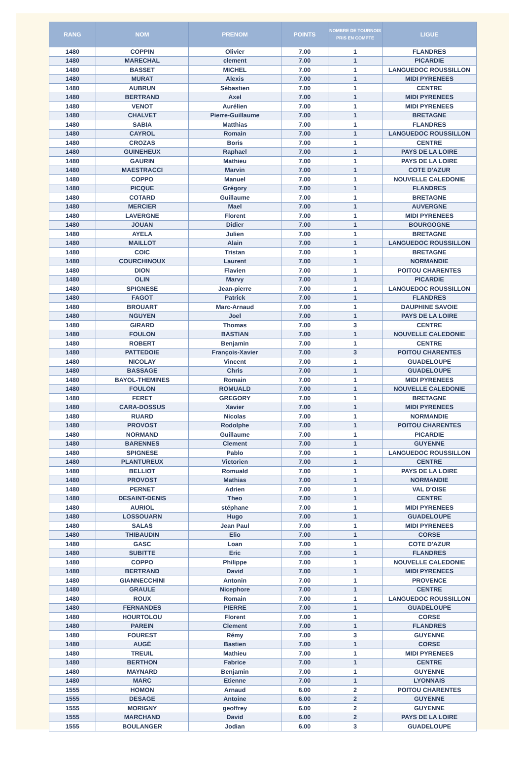| RANG | NOM | PRENOM | POINTS | NOMBRE DE TOURNOIS PRIS EN COMPTE | LIGUE |
| --- | --- | --- | --- | --- | --- |
| 1480 | COPPIN | Olivier | 7.00 | 1 | FLANDRES |
| 1480 | MARECHAL | clement | 7.00 | 1 | PICARDIE |
| 1480 | BASSET | MICHEL | 7.00 | 1 | LANGUEDOC ROUSSILLON |
| 1480 | MURAT | Alexis | 7.00 | 1 | MIDI PYRENEES |
| 1480 | AUBRUN | Sébastien | 7.00 | 1 | CENTRE |
| 1480 | BERTRAND | Axel | 7.00 | 1 | MIDI PYRENEES |
| 1480 | VENOT | Aurélien | 7.00 | 1 | MIDI PYRENEES |
| 1480 | CHALVET | Pierre-Guillaume | 7.00 | 1 | BRETAGNE |
| 1480 | SABIA | Matthias | 7.00 | 1 | FLANDRES |
| 1480 | CAYROL | Romain | 7.00 | 1 | LANGUEDOC ROUSSILLON |
| 1480 | CROZAS | Boris | 7.00 | 1 | CENTRE |
| 1480 | GUINEHEUX | Raphael | 7.00 | 1 | PAYS DE LA LOIRE |
| 1480 | GAURIN | Mathieu | 7.00 | 1 | PAYS DE LA LOIRE |
| 1480 | MAESTRACCI | Marvin | 7.00 | 1 | COTE D'AZUR |
| 1480 | COPPO | Manuel | 7.00 | 1 | NOUVELLE CALEDONIE |
| 1480 | PICQUE | Grégory | 7.00 | 1 | FLANDRES |
| 1480 | COTARD | Guillaume | 7.00 | 1 | BRETAGNE |
| 1480 | MERCIER | Mael | 7.00 | 1 | AUVERGNE |
| 1480 | LAVERGNE | Florent | 7.00 | 1 | MIDI PYRENEES |
| 1480 | JOUAN | Didier | 7.00 | 1 | BOURGOGNE |
| 1480 | AYELA | Julien | 7.00 | 1 | BRETAGNE |
| 1480 | MAILLOT | Alain | 7.00 | 1 | LANGUEDOC ROUSSILLON |
| 1480 | COIC | Tristan | 7.00 | 1 | BRETAGNE |
| 1480 | COURCHINOUX | Laurent | 7.00 | 1 | NORMANDIE |
| 1480 | DION | Flavien | 7.00 | 1 | POITOU CHARENTES |
| 1480 | OLIN | Marvy | 7.00 | 1 | PICARDIE |
| 1480 | SPIGNESE | Jean-pierre | 7.00 | 1 | LANGUEDOC ROUSSILLON |
| 1480 | FAGOT | Patrick | 7.00 | 1 | FLANDRES |
| 1480 | BROUART | Marc-Arnaud | 7.00 | 1 | DAUPHINE SAVOIE |
| 1480 | NGUYEN | Joel | 7.00 | 1 | PAYS DE LA LOIRE |
| 1480 | GIRARD | Thomas | 7.00 | 3 | CENTRE |
| 1480 | FOULON | BASTIAN | 7.00 | 1 | NOUVELLE CALEDONIE |
| 1480 | ROBERT | Benjamin | 7.00 | 1 | CENTRE |
| 1480 | PATTEDOIE | François-Xavier | 7.00 | 3 | POITOU CHARENTES |
| 1480 | NICOLAY | Vincent | 7.00 | 1 | GUADELOUPE |
| 1480 | BASSAGE | Chris | 7.00 | 1 | GUADELOUPE |
| 1480 | BAYOL-THEMINES | Romain | 7.00 | 1 | MIDI PYRENEES |
| 1480 | FOULON | ROMUALD | 7.00 | 1 | NOUVELLE CALEDONIE |
| 1480 | FERET | GREGORY | 7.00 | 1 | BRETAGNE |
| 1480 | CARA-DOSSUS | Xavier | 7.00 | 1 | MIDI PYRENEES |
| 1480 | RUARD | Nicolas | 7.00 | 1 | NORMANDIE |
| 1480 | PROVOST | Rodolphe | 7.00 | 1 | POITOU CHARENTES |
| 1480 | NORMAND | Guillaume | 7.00 | 1 | PICARDIE |
| 1480 | BARENNES | Clement | 7.00 | 1 | GUYENNE |
| 1480 | SPIGNESE | Pablo | 7.00 | 1 | LANGUEDOC ROUSSILLON |
| 1480 | PLANTUREUX | Victorien | 7.00 | 1 | CENTRE |
| 1480 | BELLIOT | Romuald | 7.00 | 1 | PAYS DE LA LOIRE |
| 1480 | PROVOST | Mathias | 7.00 | 1 | NORMANDIE |
| 1480 | PERNET | Adrien | 7.00 | 1 | VAL D'OISE |
| 1480 | DESAINT-DENIS | Theo | 7.00 | 1 | CENTRE |
| 1480 | AURIOL | stéphane | 7.00 | 1 | MIDI PYRENEES |
| 1480 | LOSSOUARN | Hugo | 7.00 | 1 | GUADELOUPE |
| 1480 | SALAS | Jean Paul | 7.00 | 1 | MIDI PYRENEES |
| 1480 | THIBAUDIN | Elio | 7.00 | 1 | CORSE |
| 1480 | GASC | Loan | 7.00 | 1 | COTE D'AZUR |
| 1480 | SUBITTE | Eric | 7.00 | 1 | FLANDRES |
| 1480 | COPPO | Philippe | 7.00 | 1 | NOUVELLE CALEDONIE |
| 1480 | BERTRAND | David | 7.00 | 1 | MIDI PYRENEES |
| 1480 | GIANNECCHINI | Antonin | 7.00 | 1 | PROVENCE |
| 1480 | GRAULE | Nicephore | 7.00 | 1 | CENTRE |
| 1480 | ROUX | Romain | 7.00 | 1 | LANGUEDOC ROUSSILLON |
| 1480 | FERNANDES | PIERRE | 7.00 | 1 | GUADELOUPE |
| 1480 | HOURTOLOU | Florent | 7.00 | 1 | CORSE |
| 1480 | PAREIN | Clement | 7.00 | 1 | FLANDRES |
| 1480 | FOUREST | Rémy | 7.00 | 3 | GUYENNE |
| 1480 | AUGÉ | Bastien | 7.00 | 1 | CORSE |
| 1480 | TREUIL | Mathieu | 7.00 | 1 | MIDI PYRENEES |
| 1480 | BERTHON | Fabrice | 7.00 | 1 | CENTRE |
| 1480 | MAYNARD | Benjamin | 7.00 | 1 | GUYENNE |
| 1480 | MARC | Etienne | 7.00 | 1 | LYONNAIS |
| 1555 | HOMON | Arnaud | 6.00 | 2 | POITOU CHARENTES |
| 1555 | DESAGE | Antoine | 6.00 | 2 | GUYENNE |
| 1555 | MORIGNY | geoffrey | 6.00 | 2 | GUYENNE |
| 1555 | MARCHAND | David | 6.00 | 2 | PAYS DE LA LOIRE |
| 1555 | BOULANGER | Jodian | 6.00 | 3 | GUADELOUPE |